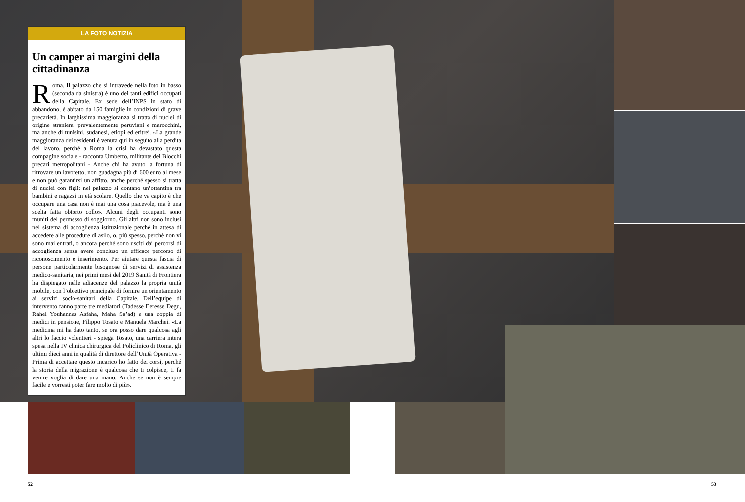LA FOTO NOTIZIA
Un camper ai margini della cittadinanza
Roma. Il palazzo che si intravede nella foto in basso (seconda da sinistra) è uno dei tanti edifici occupati della Capitale. Ex sede dell’INPS in stato di abbandono, è abitato da 150 famiglie in condizioni di grave precarietà. In larghissima maggioranza si tratta di nuclei di origine straniera, prevalentemente peruviani e marocchini, ma anche di tunisini, sudanesi, etiopi ed eritrei. «La grande maggioranza dei residenti è venuta qui in seguito alla perdita del lavoro, perché a Roma la crisi ha devastato questa compagine sociale - racconta Umberto, militante dei Blocchi precari metropolitani - Anche chi ha avuto la fortuna di ritrovare un lavoretto, non guadagna più di 600 euro al mese e non può garantirsi un affitto, anche perché spesso si tratta di nuclei con figli: nel palazzo si contano un’ottantina tra bambini e ragazzi in età scolare. Quello che va capito è che occupare una casa non è mai una cosa piacevole, ma è una scelta fatta obtorto collo». Alcuni degli occupanti sono muniti del permesso di soggiorno. Gli altri non sono inclusi nel sistema di accoglienza istituzionale perché in attesa di accedere alle procedure di asilo, o, più spesso, perché non vi sono mai entrati, o ancora perché sono usciti dai percorsi di accoglienza senza avere concluso un efficace percorso di riconoscimento e inserimento. Per aiutare questa fascia di persone particolarmente bisognose di servizi di assistenza medico-sanitaria, nei primi mesi del 2019 Sanità di Frontiera ha dispiegato nelle adiacenze del palazzo la propria unità mobile, con l’obiettivo principale di fornire un orientamento ai servizi socio-sanitari della Capitale. Dell’equipe di intervento fanno parte tre mediatori (Tadesse Deresse Degu, Rahel Youhannes Asfaha, Maha Sa’ad) e una coppia di medici in pensione, Filippo Tosato e Manuela Marchei. «La medicina mi ha dato tanto, se ora posso dare qualcosa agli altri lo faccio volentieri - spiega Tosato, una carriera intera spesa nella IV clinica chirurgica del Policlinico di Roma, gli ultimi dieci anni in qualità di direttore dell’Unità Operativa - Prima di accettare questo incarico ho fatto dei corsi, perché la storia della migrazione è qualcosa che ti colpisce, ti fa venire voglia di dare una mano. Anche se non è sempre facile e vorresti poter fare molto di più».
52 53